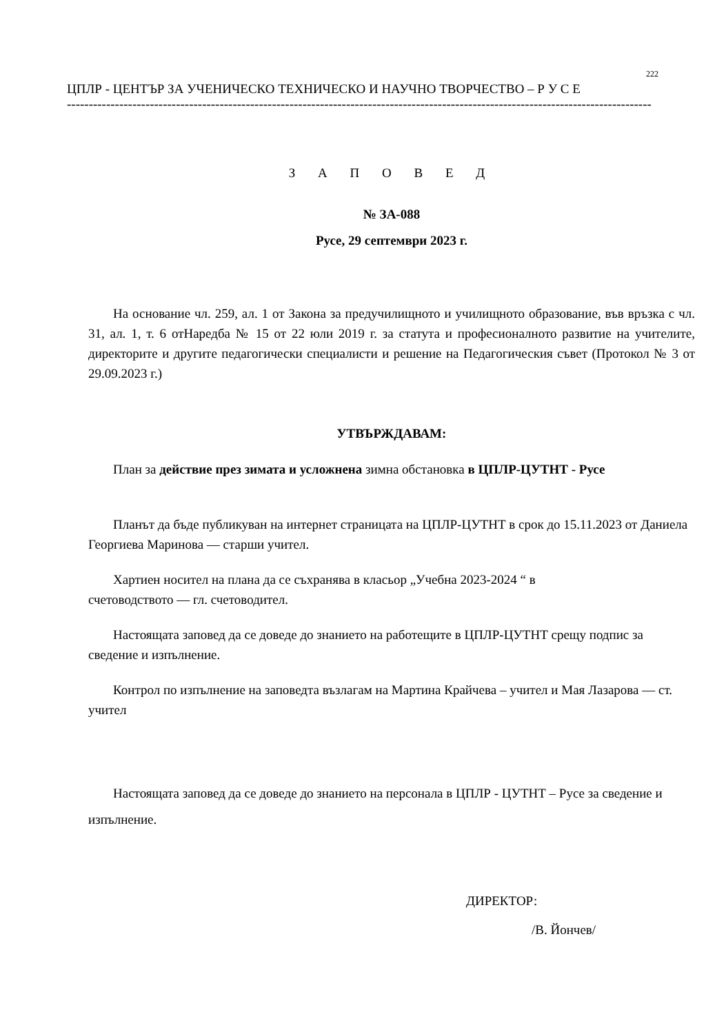222
ЦПЛР - ЦЕНТЪР ЗА УЧЕНИЧЕСКО ТЕХНИЧЕСКО И НАУЧНО ТВОРЧЕСТВО – Р У С Е
--------------------------------------------------------------------------------------------------------------------------------------
З А П О В Е Д
№ ЗА-088
Русе, 29 септември 2023 г.
На основание чл. 259, ал. 1 от Закона за предучилищното и училищното образование, във връзка с чл. 31, ал. 1, т. 6 отНаредба № 15 от 22 юли 2019 г. за статута и професионалното развитие на учителите, директорите и другите педагогически специалисти и решение на Педагогическия съвет (Протокол № 3 от 29.09.2023 г.)
УТВЪРЖДАВАМ:
План за действие през зимата и усложнена зимна обстановка в ЦПЛР-ЦУТНТ - Русе
Планът да бъде публикуван на интернет страницата на ЦПЛР-ЦУТНТ в срок до 15.11.2023 от Даниела Георгиева Маринова — старши учител.
Хартиен носител на плана да се съхранява в класьор „Учебна 2023-2024 “ в
счетоводството — гл. счетоводител.
Настоящата заповед да се доведе до знанието на работещите в ЦПЛР-ЦУТНТ срещу подпис за сведение и изпълнение.
Контрол по изпълнение на заповедта възлагам на Мартина Крайчева – учител и Мая Лазарова — ст. учител
Настоящата заповед да се доведе до знанието на персонала в ЦПЛР - ЦУТНТ – Русе за сведение и изпълнение.
ДИРЕКТОР:
/В. Йончев/